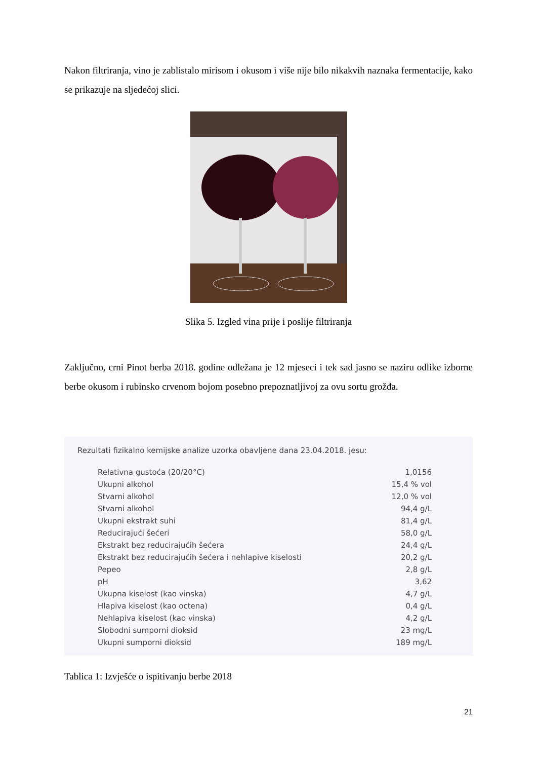Nakon filtriranja, vino je zablistalo mirisom i okusom i više nije bilo nikakvih naznaka fermentacije, kako se prikazuje na sljedećoj slici.
Slika 5. Izgled vina prije i poslije filtriranja
Zaključno, crni Pinot berba 2018. godine odležana je 12 mjeseci i tek sad jasno se naziru odlike izborne berbe okusom i rubinsko crvenom bojom posebno prepoznatljivoj za ovu sortu grožđa.
Rezultati fizikalno kemijske analize uzorka obavljene dana 23.04.2018. jesu:
| Relativna gustoća (20/20°C) | 1,0156 |
| Ukupni alkohol | 15,4 % vol |
| Stvarni alkohol | 12,0 % vol |
| Stvarni alkohol | 94,4 g/L |
| Ukupni ekstrakt suhi | 81,4 g/L |
| Reducirajući šećeri | 58,0 g/L |
| Ekstrakt bez reducirajućih šećera | 24,4 g/L |
| Ekstrakt bez reducirajućih šećera i nehlapive kiselosti | 20,2 g/L |
| Pepeo | 2,8 g/L |
| pH | 3,62 |
| Ukupna kiselost (kao vinska) | 4,7 g/L |
| Hlapiva kiselost (kao octena) | 0,4 g/L |
| Nehlapiva kiselost (kao vinska) | 4,2 g/L |
| Slobodni sumporni dioksid | 23 mg/L |
| Ukupni sumporni dioksid | 189 mg/L |
Tablica 1: Izvješće o ispitivanju berbe 2018
21